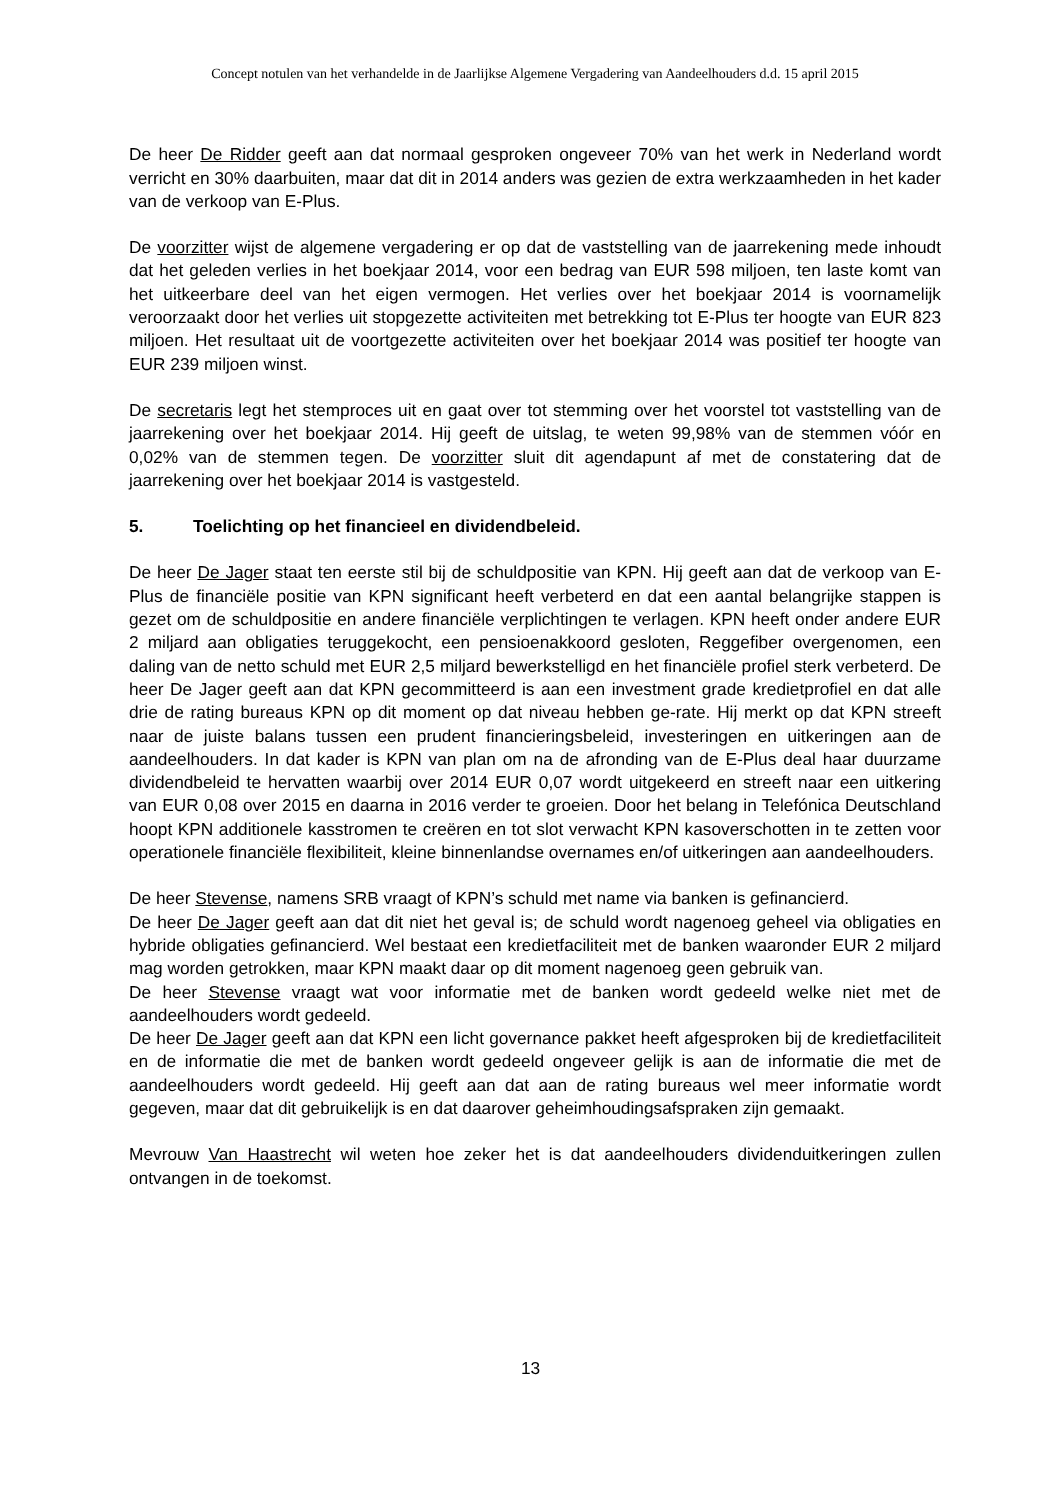Concept notulen van het verhandelde in de Jaarlijkse Algemene Vergadering van Aandeelhouders d.d. 15 april 2015
De heer De Ridder geeft aan dat normaal gesproken ongeveer 70% van het werk in Nederland wordt verricht en 30% daarbuiten, maar dat dit in 2014 anders was gezien de extra werkzaamheden in het kader van de verkoop van E-Plus.
De voorzitter wijst de algemene vergadering er op dat de vaststelling van de jaarrekening mede inhoudt dat het geleden verlies in het boekjaar 2014, voor een bedrag van EUR 598 miljoen, ten laste komt van het uitkeerbare deel van het eigen vermogen. Het verlies over het boekjaar 2014 is voornamelijk veroorzaakt door het verlies uit stopgezette activiteiten met betrekking tot E-Plus ter hoogte van EUR 823 miljoen. Het resultaat uit de voortgezette activiteiten over het boekjaar 2014 was positief ter hoogte van EUR 239 miljoen winst.
De secretaris legt het stemproces uit en gaat over tot stemming over het voorstel tot vaststelling van de jaarrekening over het boekjaar 2014. Hij geeft de uitslag, te weten 99,98% van de stemmen vóór en 0,02% van de stemmen tegen. De voorzitter sluit dit agendapunt af met de constatering dat de jaarrekening over het boekjaar 2014 is vastgesteld.
5. Toelichting op het financieel en dividendbeleid.
De heer De Jager staat ten eerste stil bij de schuldpositie van KPN. Hij geeft aan dat de verkoop van E-Plus de financiële positie van KPN significant heeft verbeterd en dat een aantal belangrijke stappen is gezet om de schuldpositie en andere financiële verplichtingen te verlagen. KPN heeft onder andere EUR 2 miljard aan obligaties teruggekocht, een pensioenakkoord gesloten, Reggefiber overgenomen, een daling van de netto schuld met EUR 2,5 miljard bewerkstelligd en het financiële profiel sterk verbeterd. De heer De Jager geeft aan dat KPN gecommitteerd is aan een investment grade kredietprofiel en dat alle drie de rating bureaus KPN op dit moment op dat niveau hebben ge-rate. Hij merkt op dat KPN streeft naar de juiste balans tussen een prudent financieringsbeleid, investeringen en uitkeringen aan de aandeelhouders. In dat kader is KPN van plan om na de afronding van de E-Plus deal haar duurzame dividendbeleid te hervatten waarbij over 2014 EUR 0,07 wordt uitgekeerd en streeft naar een uitkering van EUR 0,08 over 2015 en daarna in 2016 verder te groeien. Door het belang in Telefónica Deutschland hoopt KPN additionele kasstromen te creëren en tot slot verwacht KPN kasoverschotten in te zetten voor operationele financiële flexibiliteit, kleine binnenlandse overnames en/of uitkeringen aan aandeelhouders.
De heer Stevense, namens SRB vraagt of KPN’s schuld met name via banken is gefinancierd.
De heer De Jager geeft aan dat dit niet het geval is; de schuld wordt nagenoeg geheel via obligaties en hybride obligaties gefinancierd. Wel bestaat een kredietfaciliteit met de banken waaronder EUR 2 miljard mag worden getrokken, maar KPN maakt daar op dit moment nagenoeg geen gebruik van.
De heer Stevense vraagt wat voor informatie met de banken wordt gedeeld welke niet met de aandeelhouders wordt gedeeld.
De heer De Jager geeft aan dat KPN een licht governance pakket heeft afgesproken bij de kredietfaciliteit en de informatie die met de banken wordt gedeeld ongeveer gelijk is aan de informatie die met de aandeelhouders wordt gedeeld. Hij geeft aan dat aan de rating bureaus wel meer informatie wordt gegeven, maar dat dit gebruikelijk is en dat daarover geheimhoudingsafspraken zijn gemaakt.
Mevrouw Van Haastrecht wil weten hoe zeker het is dat aandeelhouders dividenduitkeringen zullen ontvangen in de toekomst.
13